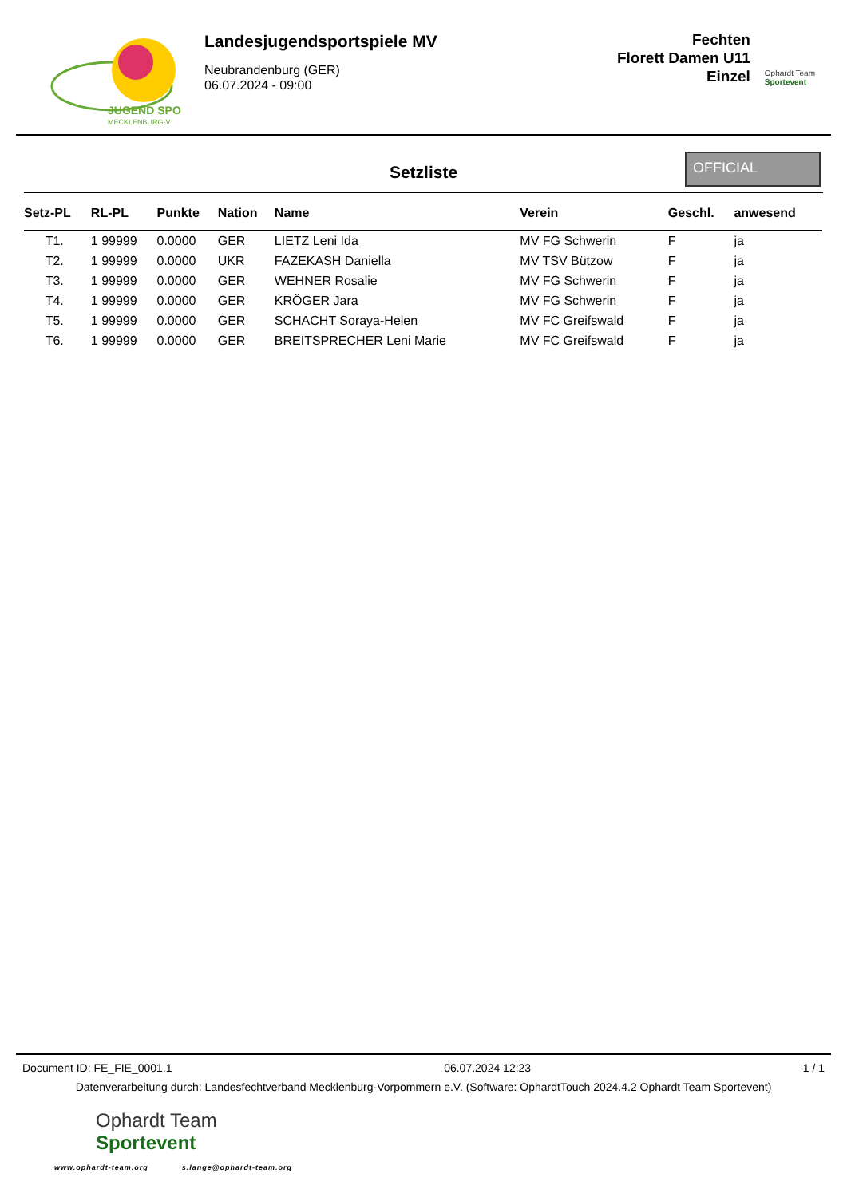JUGEND SPO
MECKLENBURG-V
Landesjugendsportspiele MV
Neubrandenburg (GER)
06.07.2024 - 09:00
Fechten
Florett Damen U11
Einzel
Ophardt Team
Sportevent
Setzliste
OFFICIAL
| Setz-PL | RL-PL | Punkte | Nation | Name | Verein | Geschl. | anwesend |
| --- | --- | --- | --- | --- | --- | --- | --- |
| T1. | 1 99999 | 0.0000 | GER | LIETZ Leni Ida | MV FG Schwerin | F | ja |
| T2. | 1 99999 | 0.0000 | UKR | FAZEKASH Daniella | MV TSV Bützow | F | ja |
| T3. | 1 99999 | 0.0000 | GER | WEHNER Rosalie | MV FG Schwerin | F | ja |
| T4. | 1 99999 | 0.0000 | GER | KRÖGER Jara | MV FG Schwerin | F | ja |
| T5. | 1 99999 | 0.0000 | GER | SCHACHT Soraya-Helen | MV FC Greifswald | F | ja |
| T6. | 1 99999 | 0.0000 | GER | BREITSPRECHER Leni Marie | MV FC Greifswald | F | ja |
Document ID: FE_FIE_0001.1 06.07.2024 12:23 1 / 1
Datenverarbeitung durch: Landesfechtverband Mecklenburg-Vorpommern e.V. (Software: OphardtTouch 2024.4.2 Ophardt Team Sportevent)
Ophardt Team
Sportevent
www.ophardt-team.org s.lange@ophardt-team.org